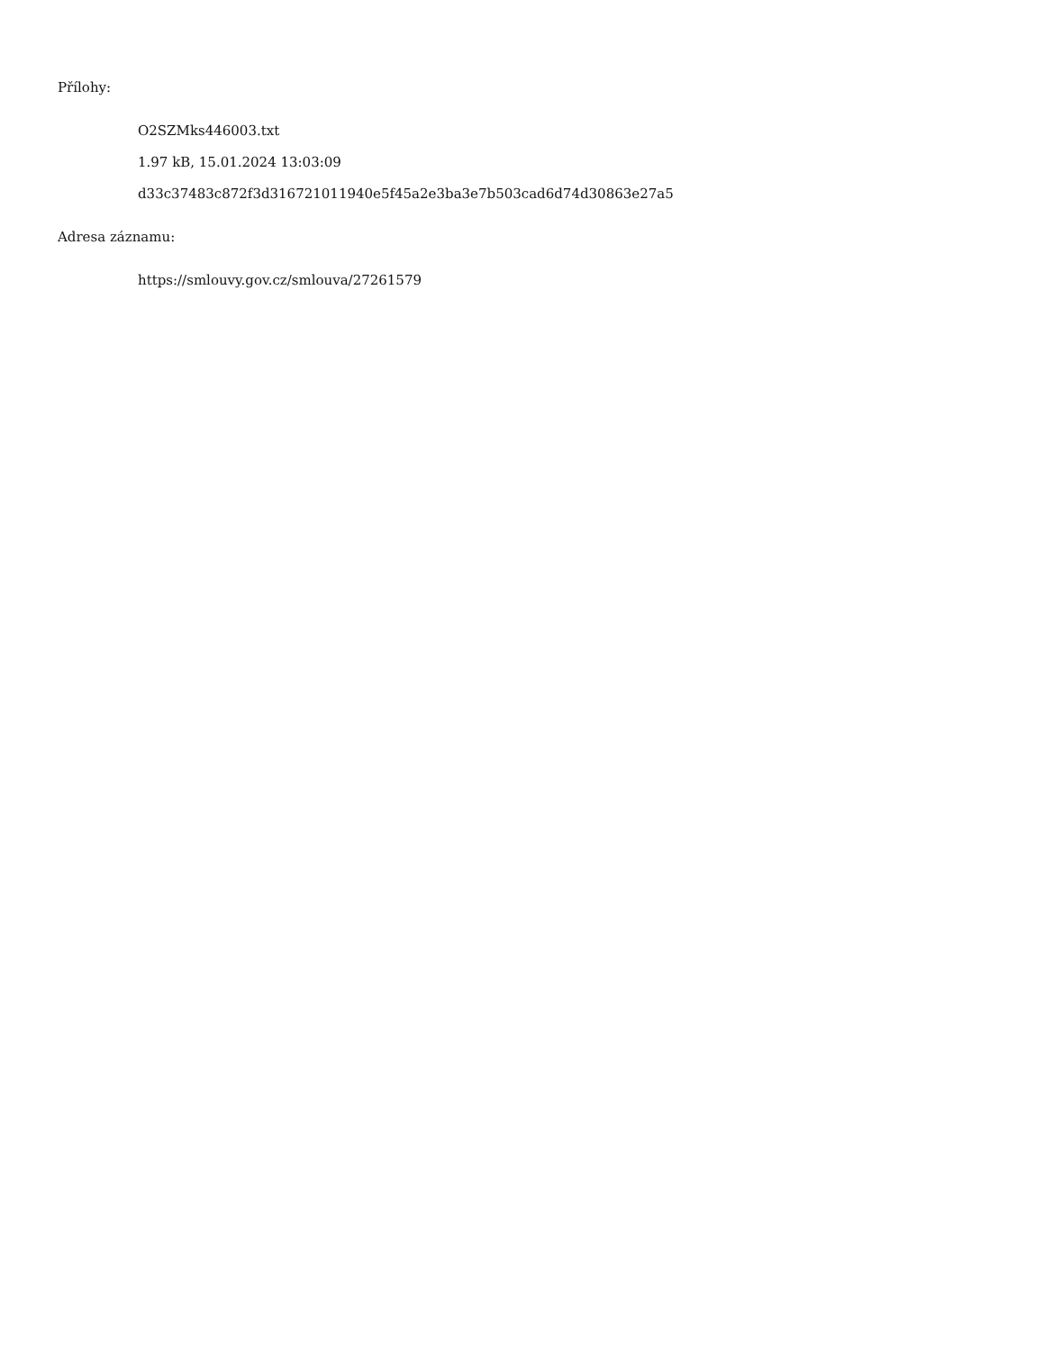Přílohy:
O2SZMks446003.txt
1.97 kB, 15.01.2024 13:03:09
d33c37483c872f3d316721011940e5f45a2e3ba3e7b503cad6d74d30863e27a5
Adresa záznamu:
https://smlouvy.gov.cz/smlouva/27261579